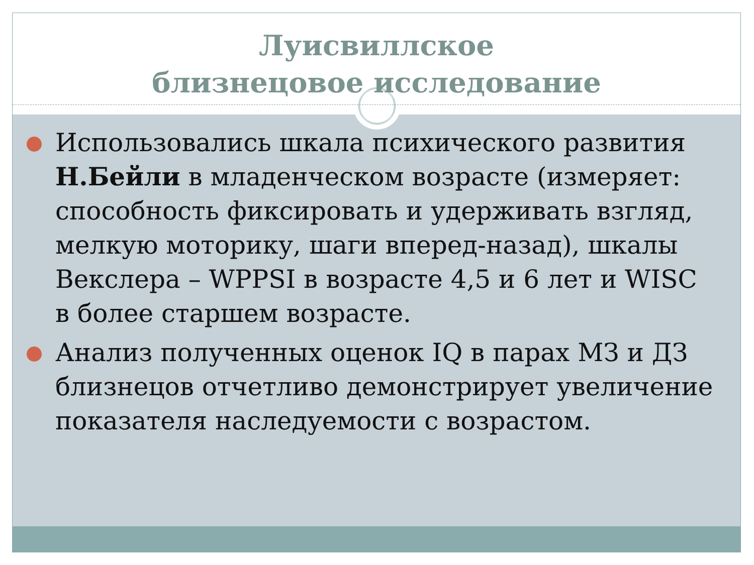Луисвиллское
близнецовое исследование
Использовались шкала психического развития Н.Бейли в младенческом возрасте (измеряет: способность фиксировать и удерживать взгляд, мелкую моторику, шаги вперед-назад), шкалы Векслера – WPPSI в возрасте 4,5 и 6 лет и WISC в более старшем возрасте.
Анализ полученных оценок IQ в парах МЗ и ДЗ близнецов отчетливо демонстрирует увеличение показателя наследуемости с возрастом.